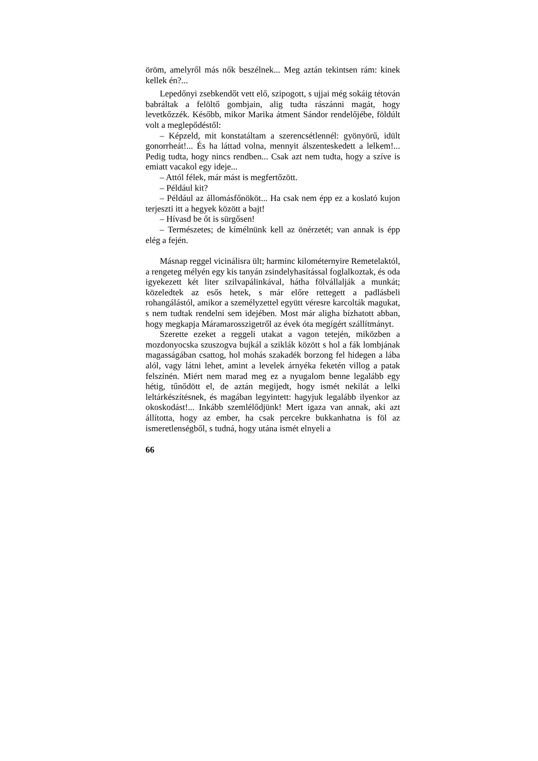öröm, amelyről más nők beszélnek... Meg aztán tekintsen rám: kinek kellek én?...
Lepedőnyi zsebkendőt vett elő, szipogott, s ujjai még sokáig tétován babráltak a felöltő gombjain, alig tudta rászánni magát, hogy levetkőzzék. Később, mikor Marika átment Sándor rendelőjébe, földúlt volt a meglepődéstől:
– Képzeld, mit konstatáltam a szerencsétlennél: gyönyörű, idült gonorrheát!... És ha láttad volna, mennyit álszenteskedett a lelkem!... Pedig tudta, hogy nincs rendben... Csak azt nem tudta, hogy a szíve is emiatt vacakol egy ideje...
– Attól félek, már mást is megfertőzött.
– Például kit?
– Például az állomásfőnököt... Ha csak nem épp ez a koslató kujon terjeszti itt a hegyek között a bajt!
– Hívasd be őt is sürgősen!
– Természetes; de kímélnünk kell az önérzetét; van annak is épp elég a fején.
Másnap reggel vicinálisra ült; harminc kilométernyire Remetelaktól, a rengeteg mélyén egy kis tanyán zsindelyhasítással foglalkoztak, és oda igyekezett két liter szilvapálinkával, hátha fölvállalják a munkát; közeledtek az esős hetek, s már előre rettegett a padlásbeli rohangálástól, amikor a személyzettel együtt véresre karcolták magukat, s nem tudtak rendelni sem idejében. Most már aligha bízhatott abban, hogy megkapja Máramarosszigetről az évek óta megígért szállítmányt.
Szerette ezeket a reggeli utakat a vagon tetején, miközben a mozdonyocska szuszogva bujkál a sziklák között s hol a fák lombjának magasságában csattog, hol mohás szakadék borzong fel hidegen a lába alól, vagy látni lehet, amint a levelek árnyéka feketén villog a patak felszínén. Miért nem marad meg ez a nyugalom benne legalább egy hétig, tűnődött el, de aztán megijedt, hogy ismét nekilát a lelki leltárkészítésnek, és magában legyintett: hagyjuk legalább ilyenkor az okoskodást!... Inkább szemlélődjünk! Mert igaza van annak, aki azt állította, hogy az ember, ha csak percekre bukkanhatna is föl az ismeretlenségből, s tudná, hogy utána ismét elnyeli a
66